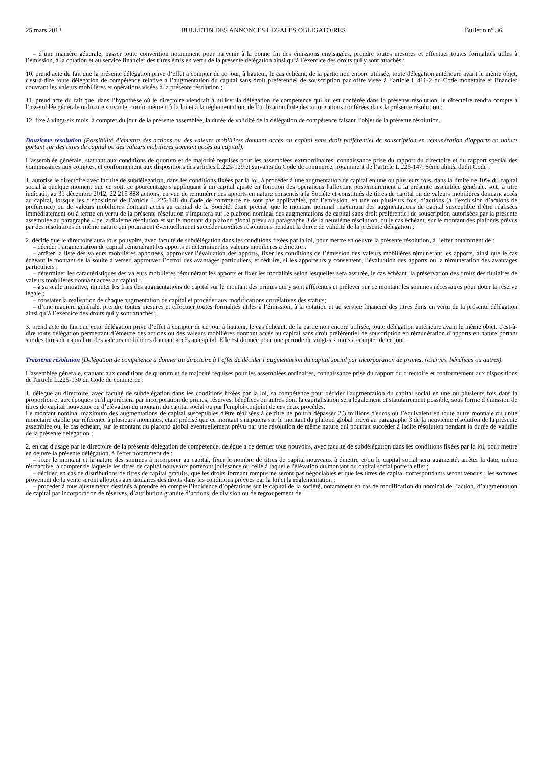25 mars 2013 BULLETIN DES ANNONCES LEGALES OBLIGATOIRES Bulletin n° 36
– d’une manière générale, passer toute convention notamment pour parvenir à la bonne fin des émissions envisagées, prendre toutes mesures et effectuer toutes formalités utiles à l’émission, à la cotation et au service financier des titres émis en vertu de la présente délégation ainsi qu’à l’exercice des droits qui y sont attachés ;
10. prend acte du fait que la présente délégation prive d’effet à compter de ce jour, à hauteur, le cas échéant, de la partie non encore utilisée, toute délégation antérieure ayant le même objet, c'est-à-dire toute délégation de compétence relative à l’augmentation du capital sans droit préférentiel de souscription par offre visée à l’article L.411-2 du Code monétaire et financier couvrant les valeurs mobilières et opérations visées à la présente résolution ;
11. prend acte du fait que, dans l’hypothèse où le directoire viendrait à utiliser la délégation de compétence qui lui est conférée dans la présente résolution, le directoire rendra compte à l’assemblée générale ordinaire suivante, conformément à la loi et à la réglementation, de l’utilisation faite des autorisations conférées dans la présente résolution ;
12. fixe à vingt-six mois, à compter du jour de la présente assemblée, la durée de validité de la délégation de compétence faisant l’objet de la présente résolution.
Douzième résolution (Possibilité d’émettre des actions ou des valeurs mobilières donnant accès au capital sans droit préférentiel de souscription en rémunération d’apports en nature portant sur des titres de capital ou des valeurs mobilières donnant accès au capital).
L’assemblée générale, statuant aux conditions de quorum et de majorité requises pour les assemblées extraordinaires, connaissance prise du rapport du directoire et du rapport spécial des commissaires aux comptes, et conformément aux dispositions des articles L.225-129 et suivants du Code de commerce, notamment de l’article L.225-147, 6ème alinéa dudit Code :
1. autorise le directoire avec faculté de subdélégation, dans les conditions fixées par la loi, à procéder à une augmentation de capital en une ou plusieurs fois, dans la limite de 10% du capital social à quelque moment que ce soit, ce pourcentage s’appliquant à un capital ajusté en fonction des opérations l'affectant postérieurement à la présente assemblée générale, soit, à titre indicatif, au 31 décembre 2012, 22 215 888 actions, en vue de rémunérer des apports en nature consentis à la Société et constitués de titres de capital ou de valeurs mobilières donnant accès au capital, lorsque les dispositions de l’article L.225-148 du Code de commerce ne sont pas applicables, par l’émission, en une ou plusieurs fois, d’actions (à l’exclusion d’actions de préférence) ou de valeurs mobilières donnant accès au capital de la Société, étant précisé que le montant nominal maximum des augmentations de capital susceptible d’être réalisées immédiatement ou à terme en vertu de la présente résolution s’imputera sur le plafond nominal des augmentations de capital sans droit préférentiel de souscription autorisées par la présente assemblée au paragraphe 4 de la dixième résolution et sur le montant du plafond global prévu au paragraphe 3 de la neuvième résolution, ou le cas échéant, sur le montant des plafonds prévus par des résolutions de même nature qui pourraient éventuellement succéder auxdites résolutions pendant la durée de validité de la présente délégation ;
2. décide que le directoire aura tous pouvoirs, avec faculté de subdélégation dans les conditions fixées par la loi, pour mettre en oeuvre la présente résolution, à l’effet notamment de :
– décider l’augmentation de capital rémunérant les apports et déterminer les valeurs mobilières à émettre ;
– arrêter la liste des valeurs mobilières apportées, approuver l’évaluation des apports, fixer les conditions de l’émission des valeurs mobilières rémunérant les apports, ainsi que le cas échéant le montant de la soulte à verser, approuver l’octroi des avantages particuliers, et réduire, si les apporteurs y consentent, l’évaluation des apports ou la rémunération des avantages particuliers ;
– déterminer les caractéristiques des valeurs mobilières rémunérant les apports et fixer les modalités selon lesquelles sera assurée, le cas échéant, la préservation des droits des titulaires de valeurs mobilières donnant accès au capital ;
– à sa seule initiative, imputer les frais des augmentations de capital sur le montant des primes qui y sont afférentes et prélever sur ce montant les sommes nécessaires pour doter la réserve légale ;
– constater la réalisation de chaque augmentation de capital et procéder aux modifications corrélatives des statuts;
– d’une manière générale, prendre toutes mesures et effectuer toutes formalités utiles à l’émission, à la cotation et au service financier des titres émis en vertu de la présente délégation ainsi qu’à l’exercice des droits qui y sont attachés ;
3. prend acte du fait que cette délégation prive d’effet à compter de ce jour à hauteur, le cas échéant, de la partie non encore utilisée, toute délégation antérieure ayant le même objet, c'est-à-dire toute délégation permettant d’émettre des actions ou des valeurs mobilières donnant accès au capital sans droit préférentiel de souscription en rémunération d’apports en nature portant sur des titres de capital ou des valeurs mobilières donnant accès au capital. Elle est donnée pour une période de vingt-six mois à compter de ce jour.
Treizième résolution (Délégation de compétence à donner au directoire à l’effet de décider l’augmentation du capital social par incorporation de primes, réserves, bénéfices ou autres).
L'assemblée générale, statuant aux conditions de quorum et de majorité requises pour les assemblées ordinaires, connaissance prise du rapport du directoire et conformément aux dispositions de l'article L.225-130 du Code de commerce :
1. délègue au directoire, avec faculté de subdélégation dans les conditions fixées par la loi, sa compétence pour décider l'augmentation du capital social en une ou plusieurs fois dans la proportion et aux époques qu'il appréciera par incorporation de primes, réserves, bénéfices ou autres dont la capitalisation sera légalement et statutairement possible, sous forme d’émission de titres de capital nouveaux ou d’élévation du montant du capital social ou par l'emploi conjoint de ces deux procédés.
Le montant nominal maximum des augmentations de capital susceptibles d'être réalisées à ce titre ne pourra dépasser 2,3 millions d'euros ou l’équivalent en toute autre monnaie ou unité monétaire établie par référence à plusieurs monnaies, étant précisé que ce montant s'imputera sur le montant du plafond global prévu au paragraphe 3 de la neuvième résolution de la présente assemblée ou, le cas échéant, sur le montant du plafond global éventuellement prévu par une résolution de même nature qui pourrait succéder à ladite résolution pendant la durée de validité de la présente délégation ;
2. en cas d'usage par le directoire de la présente délégation de compétence, délègue à ce dernier tous pouvoirs, avec faculté de subdélégation dans les conditions fixées par la loi, pour mettre en oeuvre la présente délégation, à l'effet notamment de :
– fixer le montant et la nature des sommes à incorporer au capital, fixer le nombre de titres de capital nouveaux à émettre et/ou le capital social sera augmenté, arrêter la date, même rétroactive, à compter de laquelle les titres de capital nouveaux porteront jouissance ou celle à laquelle l'élévation du montant du capital social portera effet ;
– décider, en cas de distributions de titres de capital gratuits, que les droits formant rompus ne seront pas négociables et que les titres de capital correspondants seront vendus ; les sommes provenant de la vente seront allouées aux titulaires des droits dans les conditions prévues par la loi et la réglementation ;
– procéder à tous ajustements destinés à prendre en compte l’incidence d’opérations sur le capital de la société, notamment en cas de modification du nominal de l’action, d’augmentation de capital par incorporation de réserves, d’attribution gratuite d’actions, de division ou de regroupement de